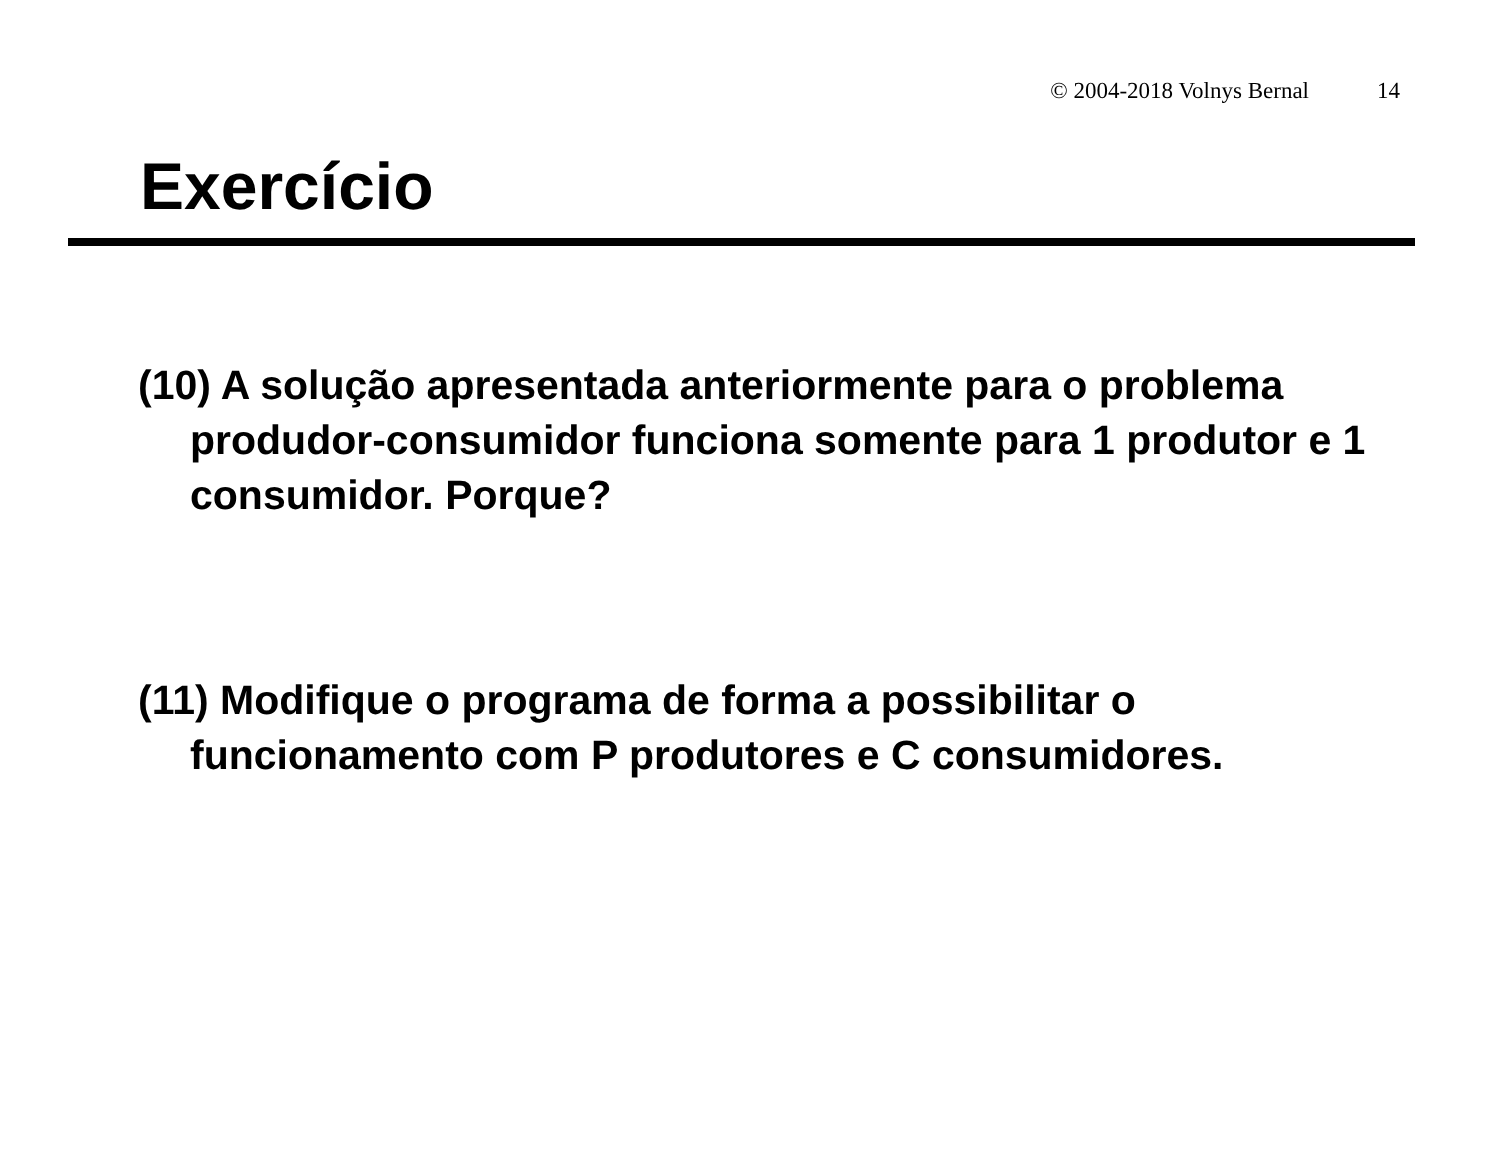© 2004-2018 Volnys Bernal 14
Exercício
(10) A solução apresentada anteriormente para o problema produdor-consumidor funciona somente para 1 produtor e 1 consumidor. Porque?
(11) Modifique o programa de forma a possibilitar o funcionamento com P produtores e C consumidores.